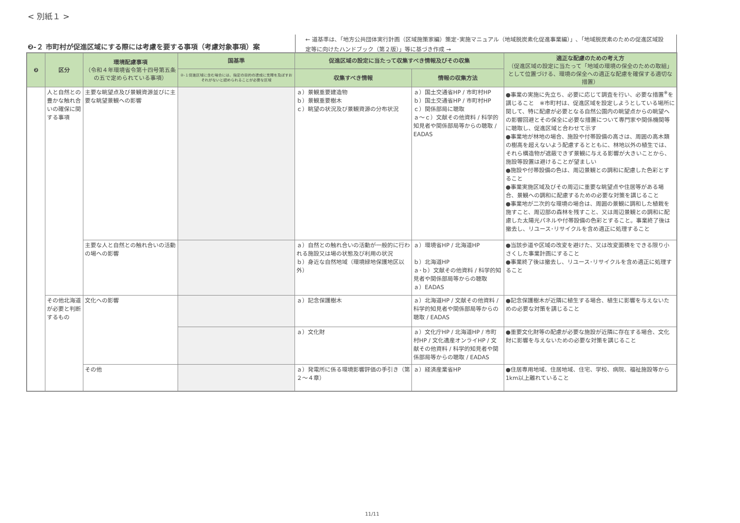< 別紙１ >
❷-２ 市町村が促進区域にする際には考慮を要する事項（考慮対象事項）案
← 道基準は､「地方公共団体実行計画（区域施策家編）策定･実施マニュアル（地域脱炭素化促進事業編）」､「地域脱炭素のための促進区域設定等に向けたハンドブック（第２版）」等に基づき作成 →
| ❷ | 区分 | 環境配慮事項 （令和４年環境省令第十四号第五条の五で定められている事項） | 国基準 | 促進区域の設定に当たって収集すべき情報及びその収集 | | 適正な配慮のための考え方 （促進区域の設定に当たって「地域の環境の保全のための取組」として位置づける、環境の保全への適正な配慮を確保する適切な措置） |
| --- | --- | --- | --- | --- | --- | --- |
| | | | ②-１促進区域に含む場合には、指定の目的の達成に支障を及ぼすおそれがないと認められることが必要な区域 | 収集すべき情報 | 情報の収集方法 | |
| | 人と自然との豊かな触れ合いの確保に関する事項 | 主要な眺望点及び景観資源並びに主要な眺望景観への影響 | | ａ）景観重要建造物 ｂ）景観重要樹木 ｃ）眺望の状況及び景観資源の分布状況 | ａ）国土交通省HP / 市町村HP ｂ）国土交通省HP / 市町村HP ｃ）関係部局に聴取 ａ～ｃ）文献その他資料 / 科学的知見者や関係部局等からの聴取 / EADAS | ●事業の実施に先立ち、必要に応じて調査を行い、必要な措置<sup>※</sup>を講じること ※市町村は、促進区域を設定しようとしている場所に関して、特に配慮が必要となる自然公園内の眺望点からの眺望への影響回避とその保全に必要な措置について専門家や関係機関等に聴取し、促進区域と合わせて示す ●事業地が林地の場合、施設や付帯設備の高さは、周囲の高木類の樹高を超えないよう配慮するとともに、林地以外の植生では、それら構造物が遮蔽できず景観に与える影響が大きいことから、施設等設置は避けることが望ましい ●施設や付帯設備の色は、周辺景観との調和に配慮した色彩とすること ●事業実施区域及びその周辺に重要な眺望点や住居等がある場合、景観への調和に配慮するための必要な対策を講じること ●事業地が二次的な環境の場合は、周囲の景観に調和した植栽を施すこと、周辺部の森林を残すこと、又は周辺景観との調和に配慮した太陽光パネルや付帯設備の色彩とすること。事業終了後は撤去し、リユース･リサイクルを含め適正に処理すること |
| | | 主要な人と自然との触れ合いの活動の場への影響 | | ａ）自然との触れ合いの活動が一般的に行われる施設又は場の状態及び利用の状況 ｂ）身近な自然地域（環境緑地保護地区以外） | ａ）環境省HP / 北海道HP ｂ）北海道HP ａ･ｂ）文献その他資料 / 科学的知見者や関係部局等からの聴取 ａ）EADAS | ●当該歩道や区域の改変を避けた、又は改変面積をできる限り小さくした事業計画にすること ●事業終了後は撤去し、リユース･リサイクルを含め適正に処理すること |
| | その他北海道が必要と判断するもの | 文化への影響 | | ａ）記念保護樹木 | ａ）北海道HP / 文献その他資料 / 科学的知見者や関係部局等からの聴取 / EADAS | ●記念保護樹木が近隣に植生する場合、植生に影響を与えないための必要な対策を講じること |
| | | | | ａ）文化財 | ａ）文化庁HP / 北海道HP / 市町村HP / 文化遺産オンライHP / 文献その他資料 / 科学的知見者や関係部局等からの聴取 / EADAS | ●重要文化財等の配慮が必要な施設が近隣に存在する場合、文化財に影響を与えないための必要な対策を講じること |
| | | その他 | | ａ）発電所に係る環境影響評価の手引き（第２～４章） | ａ）経済産業省HP | ●住居専用地域、住居地域、住宅、学校、病院、福祉施設等から1km以上離れていること |
11/11